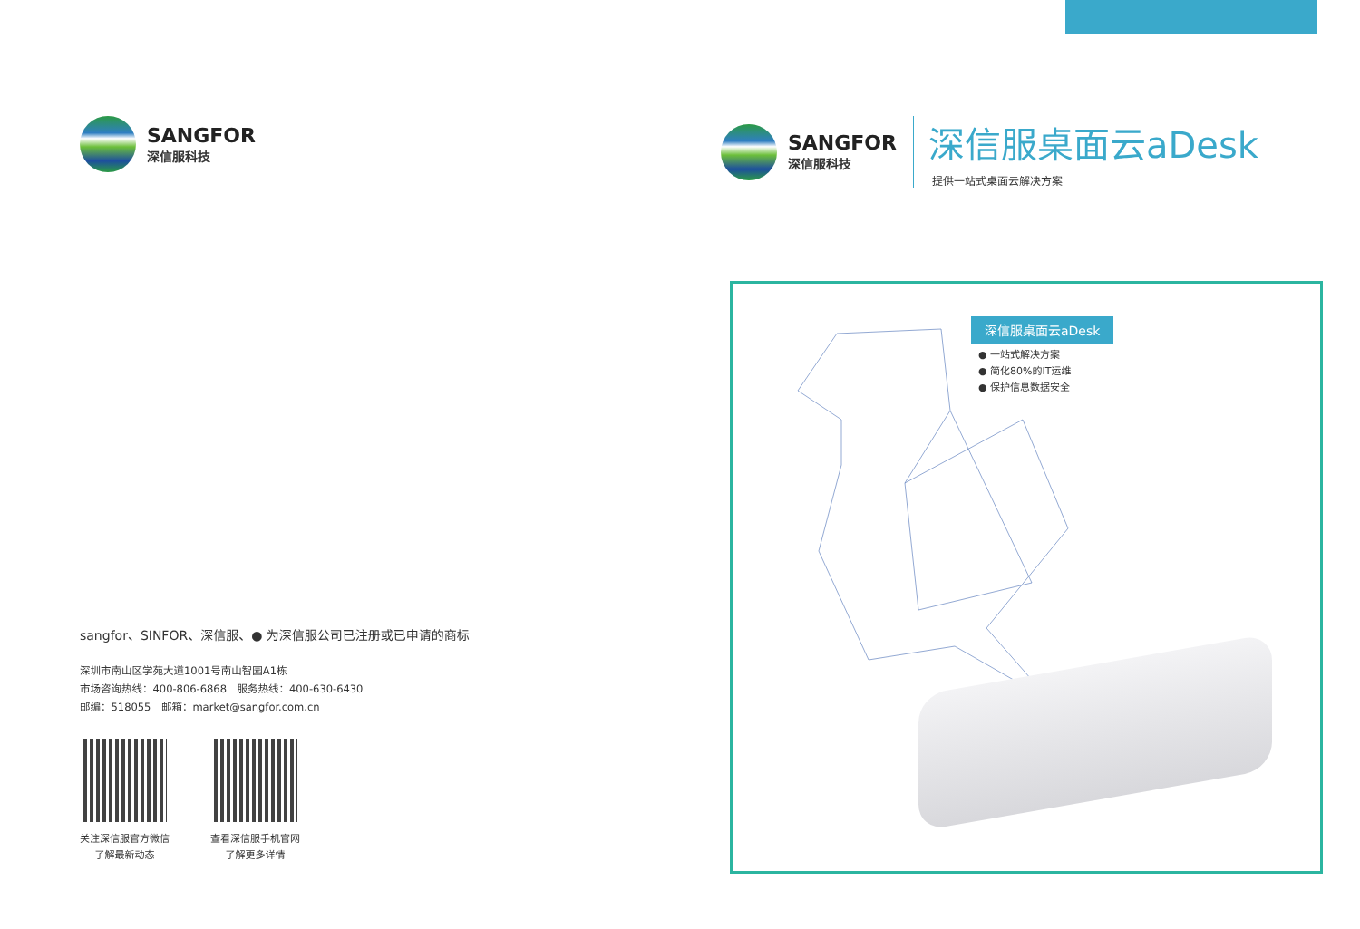SANGFOR
深信服科技
sangfor、SINFOR、深信服、● 为深信服公司已注册或已申请的商标
深圳市南山区学苑大道1001号南山智园A1栋
市场咨询热线：400-806-6868　服务热线：400-630-6430
邮编：518055　邮箱：market@sangfor.com.cn
关注深信服官方微信
了解最新动态
查看深信服手机官网
了解更多详情
SANGFOR
深信服科技
深信服桌面云aDesk
提供一站式桌面云解决方案
深信服桌面云aDesk
● 一站式解决方案
● 简化80%的IT运维
● 保护信息数据安全